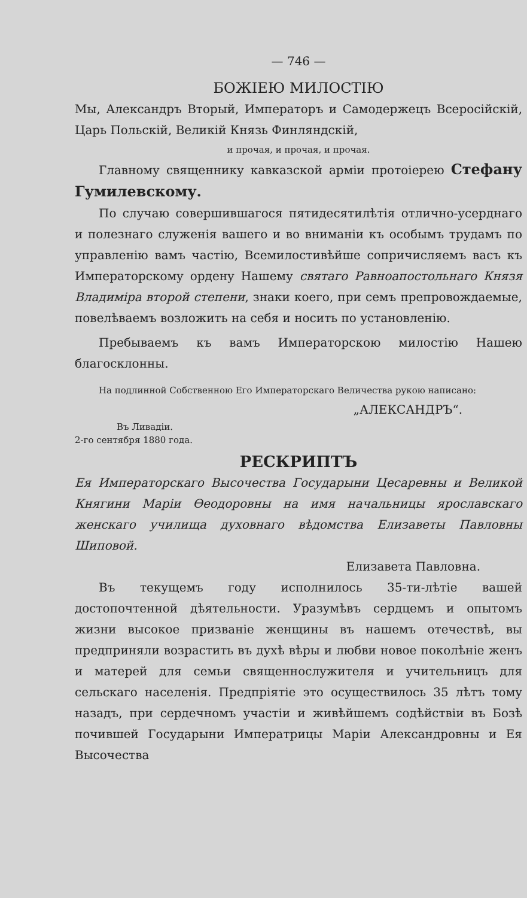— 746 —
БОЖІЕЮ МИЛОСТІЮ
Мы, Александръ Вторый, Императоръ и Самодержецъ Всеросійскій, Царь Польскій, Великій Князь Финляндскій,
и прочая, и прочая, и прочая.
Главному священнику кавказской арміи протоіерею Стефану Гумилевскому.
По случаю совершившагося пятидесятилѣтія отлично-усерднаго и полезнаго служенія вашего и во вниманіи къ особымъ трудамъ по управленію вамъ частію, Всемилостивѣйше сопричисляемъ васъ къ Императорскому ордену Нашему святаго Равноапостольнаго Князя Владиміра второй степени, знаки коего, при семъ препровождаемые, повелѣваемъ возложить на себя и носить по установленію.
Пребываемъ къ вамъ Императорскою милостію Нашею благосклонны.
На подлинной Собственною Его Императорскаго Величества рукою написано:
„АЛЕКСАНДРЪ“.
Въ Ливадіи.
2-го сентября 1880 года.
РЕСКРИПТЪ
Ея Императорскаго Высочества Государыни Цесаревны и Великой Княгини Маріи Ѳеодоровны на имя начальницы ярославскаго женскаго училища духовнаго вѣдомства Елизаветы Павловны Шиповой.
Елизавета Павловна.
Въ текущемъ году исполнилось 35-ти-лѣтіе вашей достопочтенной дѣятельности. Уразумѣвъ сердцемъ и опытомъ жизни высокое призваніе женщины въ нашемъ отечествѣ, вы предприняли возрастить въ духѣ вѣры и любви новое поколѣніе женъ и матерей для семьи священнослужителя и учительницъ для сельскаго населенія. Предпріятіе это осуществилось 35 лѣтъ тому назадъ, при сердечномъ участіи и живѣйшемъ содѣйствіи въ Бозѣ почившей Государыни Императрицы Маріи Александровны и Ея Высочества